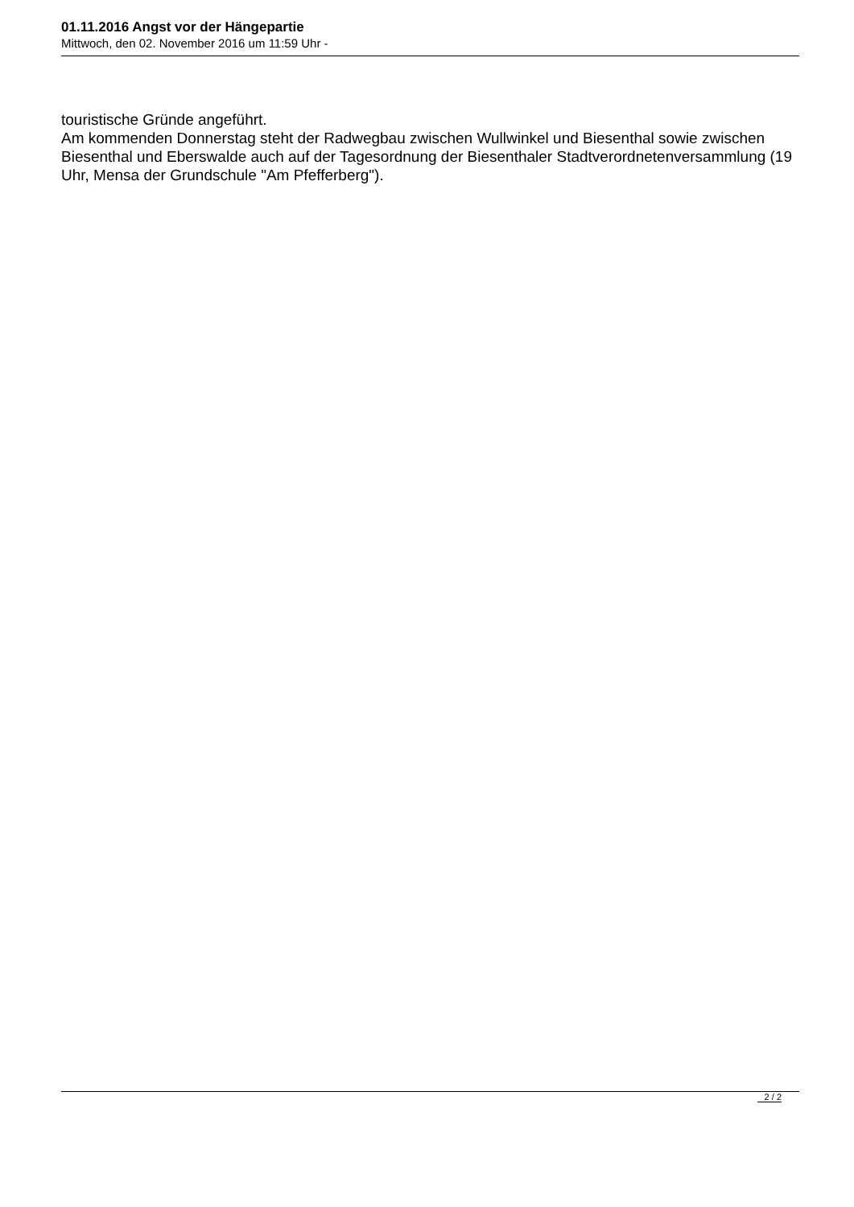01.11.2016 Angst vor der Hängepartie
Mittwoch, den 02. November 2016 um 11:59 Uhr -
touristische Gründe angeführt.
Am kommenden Donnerstag steht der Radwegbau zwischen Wullwinkel und Biesenthal sowie zwischen Biesenthal und Eberswalde auch auf der Tagesordnung der Biesenthaler Stadtverordnetenversammlung (19 Uhr, Mensa der Grundschule "Am Pfefferberg").
2 / 2